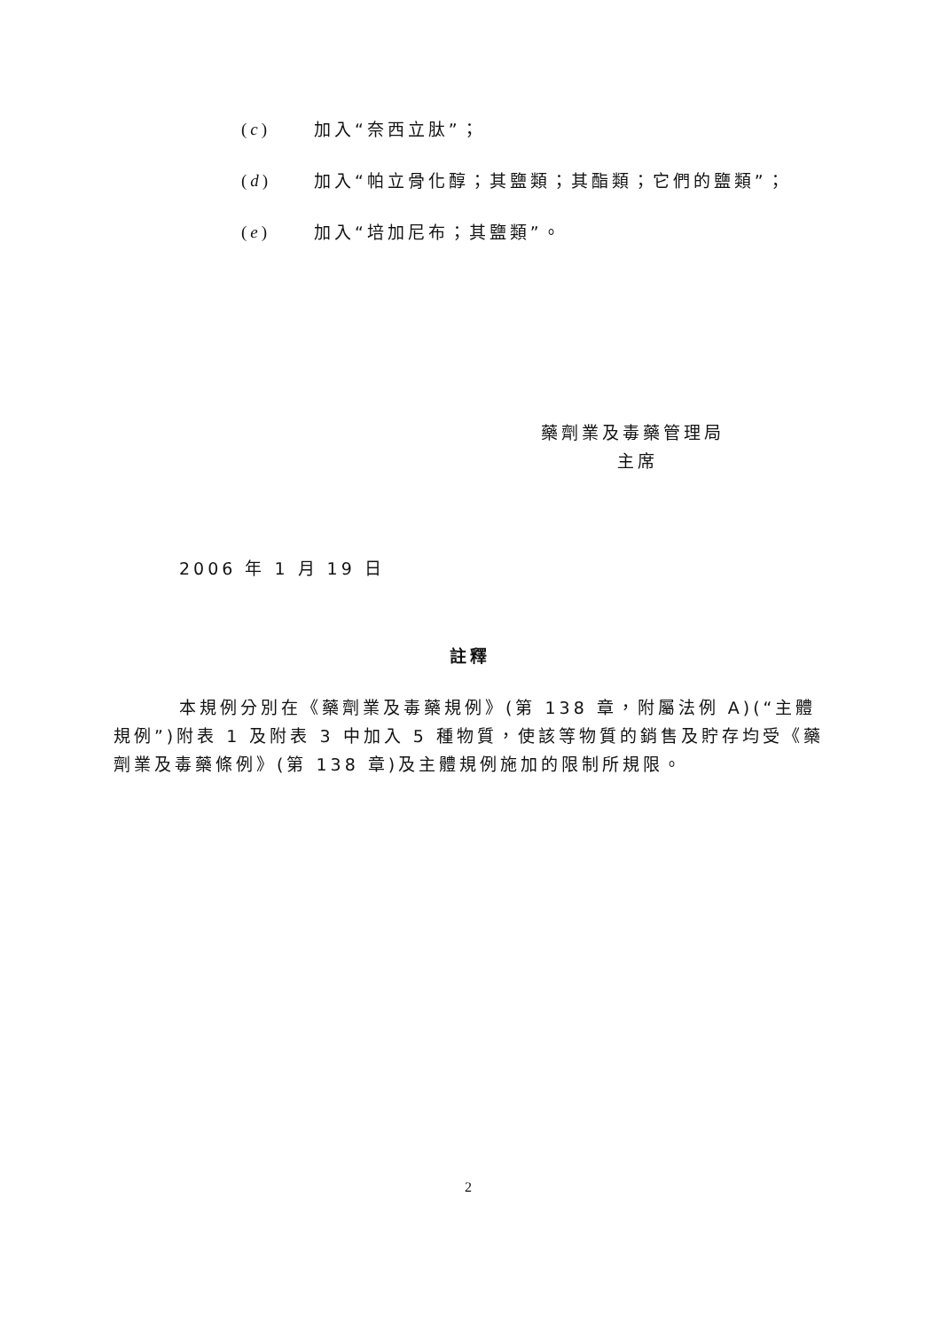(c) 加入“奈西立肽”；
(d) 加入“帕立骨化醇；其鹽類；其酯類；它們的鹽類”；
(e) 加入“培加尼布；其鹽類”。
藥劑業及毒藥管理局
主席
2006 年 1 月 19 日
註釋
本規例分別在《藥劑業及毒藥規例》(第 138 章，附屬法例 A)(“主體規例”)附表 1 及附表 3 中加入 5 種物質，使該等物質的銷售及貯存均受《藥劑業及毒藥條例》(第 138 章)及主體規例施加的限制所規限。
2